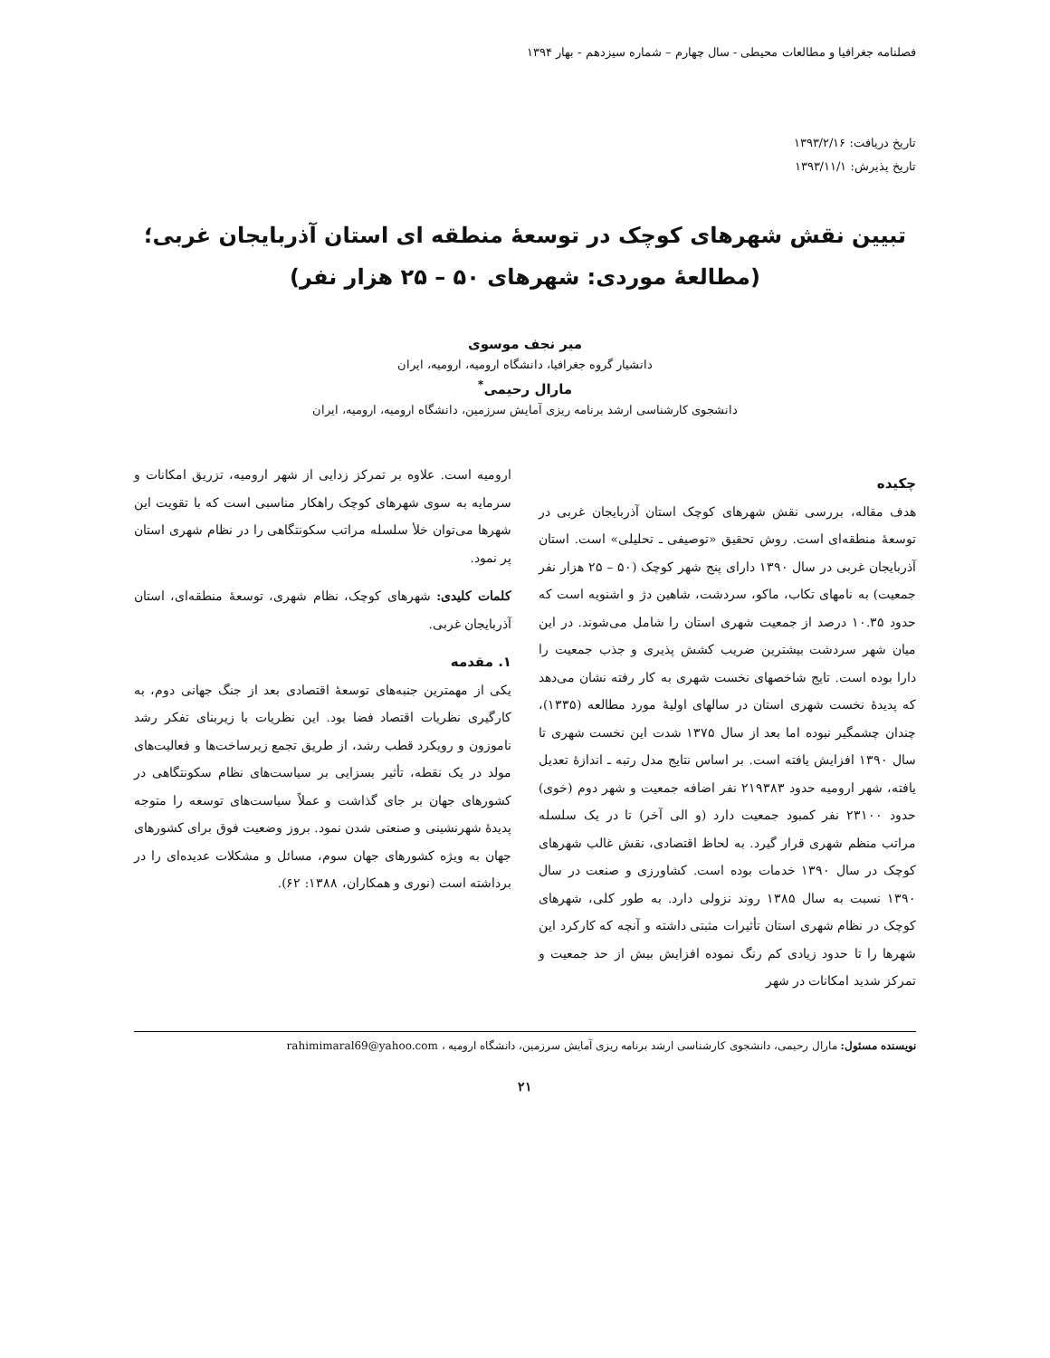فصلنامه جغرافیا و مطالعات محیطی - سال چهارم – شماره سیزدهم - بهار ۱۳۹۴
تاریخ دریافت: ۱۳۹۳/۲/۱۶
تاریخ پذیرش: ۱۳۹۳/۱۱/۱
تبیین نقش شهرهای کوچک در توسعهٔ منطقه ای استان آذربایجان غربی؛
(مطالعهٔ موردی: شهرهای ۵۰ – ۲۵ هزار نفر)
میر نجف موسوی
دانشیار گروه جغرافیا، دانشگاه ارومیه، ارومیه، ایران
مارال رحیمی<sup>*</sup>
دانشجوی کارشناسی ارشد برنامه ریزی آمایش سرزمین، دانشگاه ارومیه، ارومیه، ایران
چکیده
هدف مقاله، بررسی نقش شهرهای کوچک استان آذربایجان غربی در توسعهٔ منطقه‌ای است. روش تحقیق «توصیفی ـ تحلیلی» است. استان آذربایجان غربی در سال ۱۳۹۰ دارای پنج شهر کوچک (۵۰ – ۲۵ هزار نفر جمعیت) به نامهای تکاب، ماکو، سردشت، شاهین دژ و اشنویه است که حدود ۱۰.۳۵ درصد از جمعیت شهری استان را شامل می‌شوند. در این میان شهر سردشت بیشترین ضریب کشش پذیری و جذب جمعیت را دارا بوده است. تایج شاخصهای نخست شهری به کار رفته نشان می‌دهد که پدیدهٔ نخست شهری استان در سالهای اولیهٔ مورد مطالعه (۱۳۳۵)، چندان چشمگیر نبوده اما بعد از سال ۱۳۷۵ شدت این نخست شهری تا سال ۱۳۹۰ افزایش یافته است. بر اساس نتایج مدل رتبه ـ اندازهٔ تعدیل یافته، شهر ارومیه حدود ۲۱۹۳۸۳ نفر اضافه جمعیت و شهر دوم (خوی) حدود ۲۳۱۰۰ نفر کمبود جمعیت دارد (و الی آخر) تا در یک سلسله مراتب منظم شهری قرار گیرد. به لحاظ اقتصادی، نقش غالب شهرهای کوچک در سال ۱۳۹۰ خدمات بوده است. کشاورزی و صنعت در سال ۱۳۹۰ نسبت به سال ۱۳۸۵ روند نزولی دارد. به طور کلی، شهرهای کوچک در نظام شهری استان تأثیرات مثبتی داشته و آنچه که کارکرد این شهرها را تا حدود زیادی کم رنگ نموده افزایش بیش از حد جمعیت و تمرکز شدید امکانات در شهر
ارومیه است. علاوه بر تمرکز زدایی از شهر ارومیه، تزریق امکانات و سرمایه به سوی شهرهای کوچک راهکار مناسبی است که با تقویت این شهرها می‌توان خلأ سلسله مراتب سکونتگاهی را در نظام شهری استان پر نمود.
کلمات کلیدی: شهرهای کوچک، نظام شهری، توسعهٔ منطقه‌ای، استان آذربایجان غربی.
۱. مقدمه
یکی از مهمترین جنبه‌های توسعهٔ اقتصادی بعد از جنگ جهانی دوم، به کارگیری نظریات اقتصاد فضا بود. این نظریات با زیربنای تفکر رشد ناموزون و رویکرد قطب رشد، از طریق تجمع زیرساخت‌ها و فعالیت‌های مولد در یک نقطه، تأثیر بسزایی بر سیاست‌های نظام سکونتگاهی در کشورهای جهان بر جای گذاشت و عملاً سیاست‌های توسعه را متوجه پدیدهٔ شهرنشینی و صنعتی شدن نمود. بروز وضعیت فوق برای کشورهای جهان به ویژه کشورهای جهان سوم، مسائل و مشکلات عدیده‌ای را در برداشته است (نوری و همکاران، ۱۳۸۸: ۶۲).
نویسنده مسئول: مارال رحیمی، دانشجوی کارشناسی ارشد برنامه ریزی آمایش سرزمین، دانشگاه ارومیه ، rahimimaral69@yahoo.com
۲۱